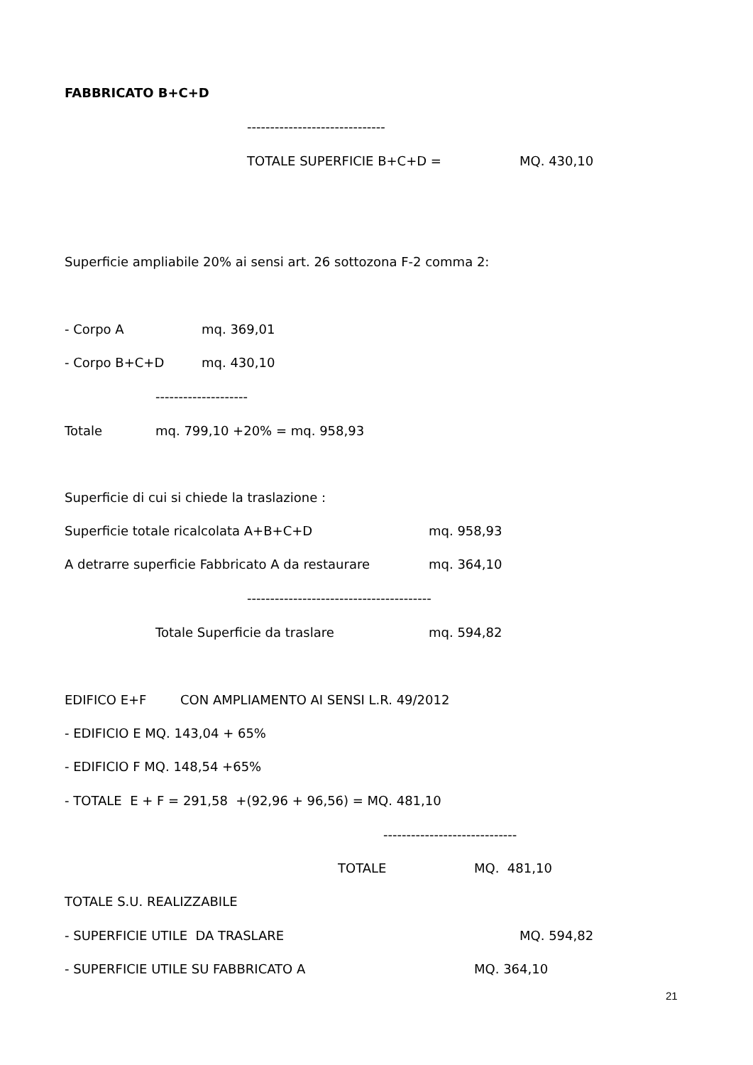FABBRICATO B+C+D
------------------------------
TOTALE SUPERFICIE B+C+D =
MQ. 430,10
Superficie ampliabile 20% ai sensi art. 26 sottozona F-2 comma 2:
- Corpo A
mq. 369,01
- Corpo B+C+D
mq. 430,10
--------------------
Totale
mq. 799,10 +20% = mq. 958,93
Superficie di cui si chiede la traslazione :
Superficie totale ricalcolata A+B+C+D
mq. 958,93
A detrarre superficie Fabbricato A da restaurare
mq. 364,10
----------------------------------------
Totale Superficie da traslare
mq. 594,82
EDIFICO E+F
CON AMPLIAMENTO AI SENSI L.R. 49/2012
- EDIFICIO E MQ. 143,04 + 65%
- EDIFICIO F MQ. 148,54 +65%
- TOTALE E + F = 291,58 +(92,96 + 96,56) = MQ. 481,10
-----------------------------
TOTALE
MQ. 481,10
TOTALE S.U. REALIZZABILE
- SUPERFICIE UTILE DA TRASLARE
MQ. 594,82
- SUPERFICIE UTILE SU FABBRICATO A
MQ. 364,10
21